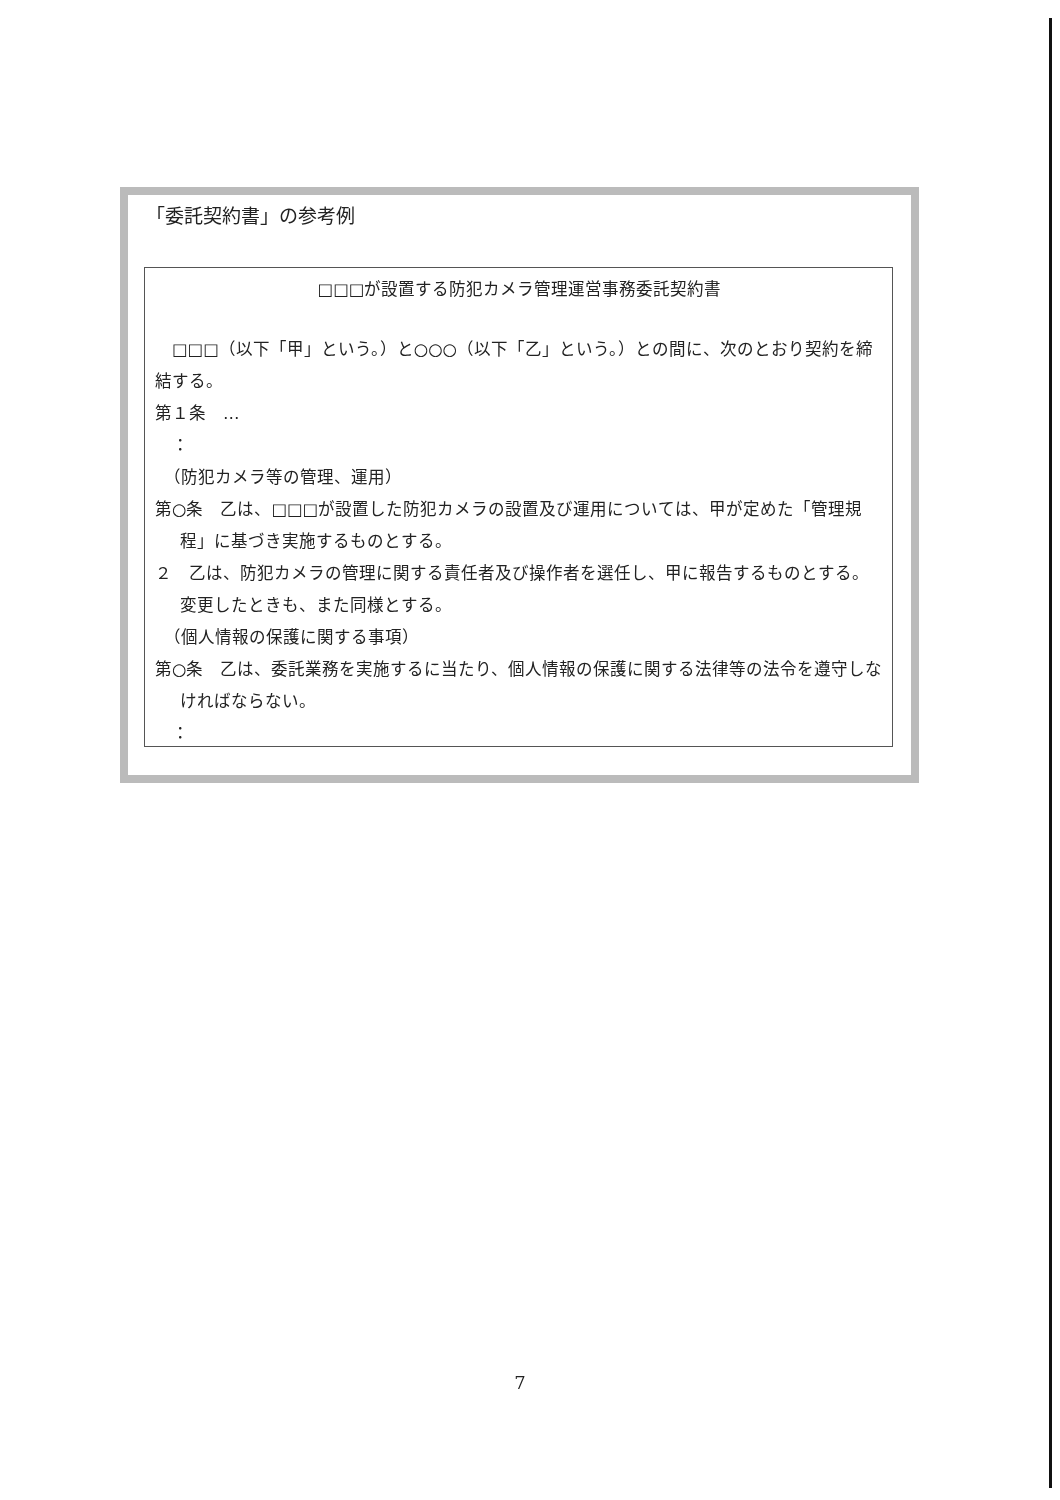「委託契約書」の参考例
□□□が設置する防犯カメラ管理運営事務委託契約書
　□□□（以下「甲」という。）と○○○（以下「乙」という。）との間に、次のとおり契約を締結する。
第１条　…
　：
　（防犯カメラ等の管理、運用）
第○条　乙は、□□□が設置した防犯カメラの設置及び運用については、甲が定めた「管理規程」に基づき実施するものとする。
２　乙は、防犯カメラの管理に関する責任者及び操作者を選任し、甲に報告するものとする。変更したときも、また同様とする。
　（個人情報の保護に関する事項）
第○条　乙は、委託業務を実施するに当たり、個人情報の保護に関する法律等の法令を遵守しなければならない。
　：
7